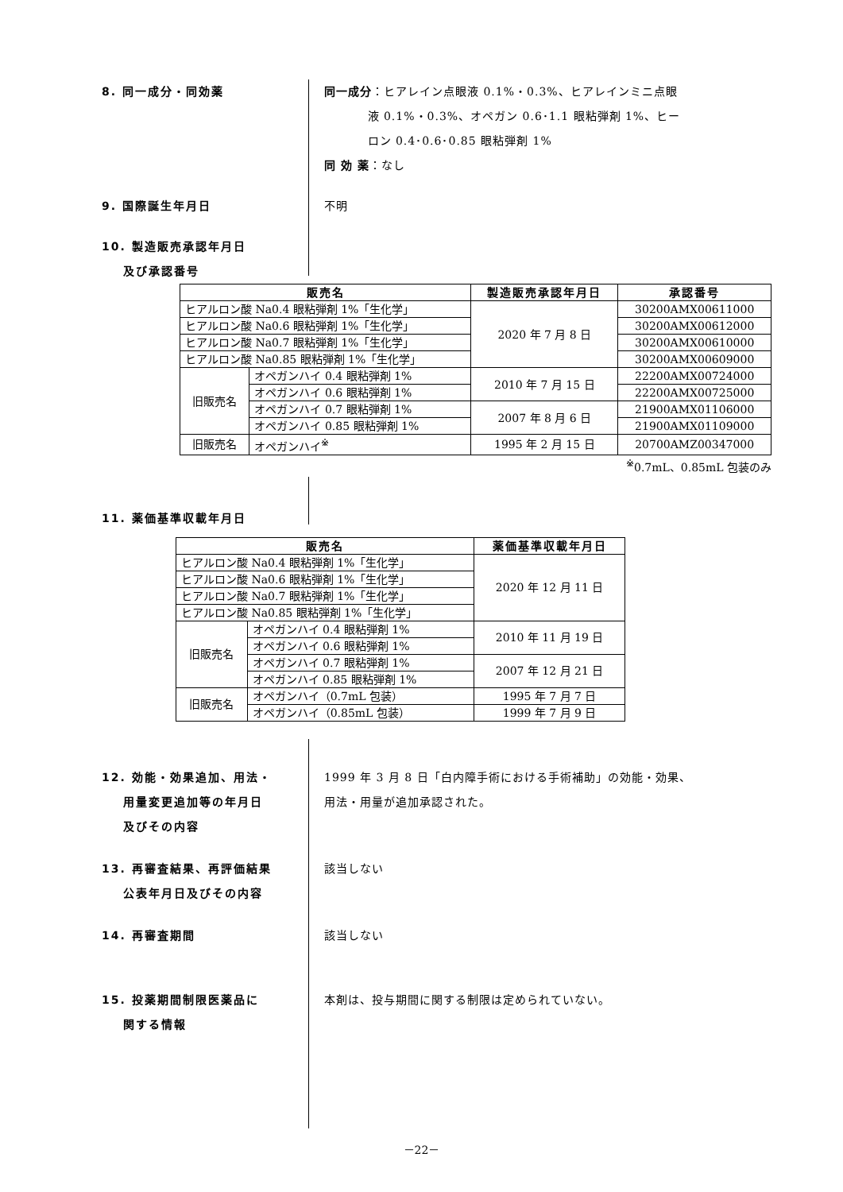8. 同一成分・同効薬 同一成分：ヒアレイン点眼液 0.1%・0.3%、ヒアレインミニ点眼
液 0.1%・0.3%、オペガン 0.6･1.1 眼粘弾剤 1%、ヒー
ロン 0.4･0.6･0.85 眼粘弾剤 1%
同 効 薬：なし
9. 国際誕生年月日 不明
10. 製造販売承認年月日
及び承認番号
| 販売名 | | 製造販売承認年月日 | 承認番号 |
| --- | --- | --- | --- |
| ヒアルロン酸 Na0.4 眼粘弾剤 1%「生化学」 | | 2020 年 7 月 8 日 | 30200AMX00611000 |
| ヒアルロン酸 Na0.6 眼粘弾剤 1%「生化学」 | | | 30200AMX00612000 |
| ヒアルロン酸 Na0.7 眼粘弾剤 1%「生化学」 | | | 30200AMX00610000 |
| ヒアルロン酸 Na0.85 眼粘弾剤 1%「生化学」 | | | 30200AMX00609000 |
| 旧販売名 | オペガンハイ 0.4 眼粘弾剤 1% | 2010 年 7 月 15 日 | 22200AMX00724000 |
| | オペガンハイ 0.6 眼粘弾剤 1% | | 22200AMX00725000 |
| | オペガンハイ 0.7 眼粘弾剤 1% | 2007 年 8 月 6 日 | 21900AMX01106000 |
| | オペガンハイ 0.85 眼粘弾剤 1% | | 21900AMX01109000 |
| 旧販売名 | オペガンハイ<sup>※</sup> | 1995 年 2 月 15 日 | 20700AMZ00347000 |
<sup>※</sup>0.7mL、0.85mL 包装のみ
11. 薬価基準収載年月日
| 販売名 | | 薬価基準収載年月日 |
| --- | --- | --- |
| ヒアルロン酸 Na0.4 眼粘弾剤 1%「生化学」 | | 2020 年 12 月 11 日 |
| ヒアルロン酸 Na0.6 眼粘弾剤 1%「生化学」 | | |
| ヒアルロン酸 Na0.7 眼粘弾剤 1%「生化学」 | | |
| ヒアルロン酸 Na0.85 眼粘弾剤 1%「生化学」 | | |
| 旧販売名 | オペガンハイ 0.4 眼粘弾剤 1% | 2010 年 11 月 19 日 |
| | オペガンハイ 0.6 眼粘弾剤 1% | |
| | オペガンハイ 0.7 眼粘弾剤 1% | 2007 年 12 月 21 日 |
| | オペガンハイ 0.85 眼粘弾剤 1% | |
| 旧販売名 | オペガンハイ（0.7mL 包装） | 1995 年 7 月 7 日 |
| | オペガンハイ（0.85mL 包装） | 1999 年 7 月 9 日 |
12. 効能・効果追加、用法・
用量変更追加等の年月日
及びその内容
1999 年 3 月 8 日「白内障手術における手術補助」の効能・効果、
用法・用量が追加承認された。
13. 再審査結果、再評価結果
公表年月日及びその内容
該当しない
14. 再審査期間 該当しない
15. 投薬期間制限医薬品に
関する情報
本剤は、投与期間に関する制限は定められていない。
－22－